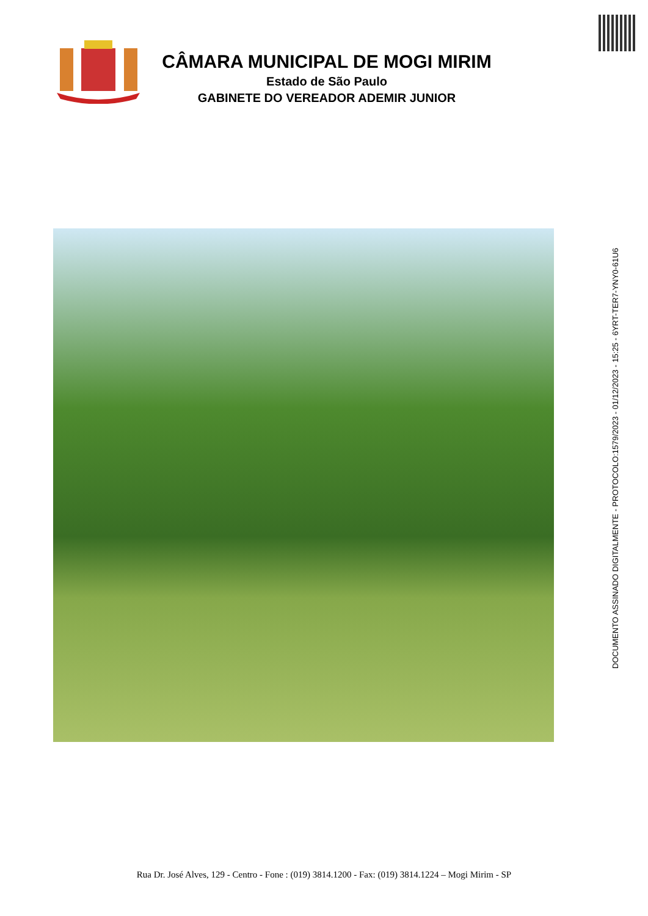CÂMARA MUNICIPAL DE MOGI MIRIM
Estado de São Paulo
GABINETE DO VEREADOR ADEMIR JUNIOR
DOCUMENTO ASSINADO DIGITALMENTE - PROTOCOLO:1579/2023 - 01/12/2023 - 15:25 - 6YRT-TER7-YNY0-61U6
Rua Dr. José Alves, 129 - Centro - Fone : (019) 3814.1200 - Fax: (019) 3814.1224 – Mogi Mirim - SP